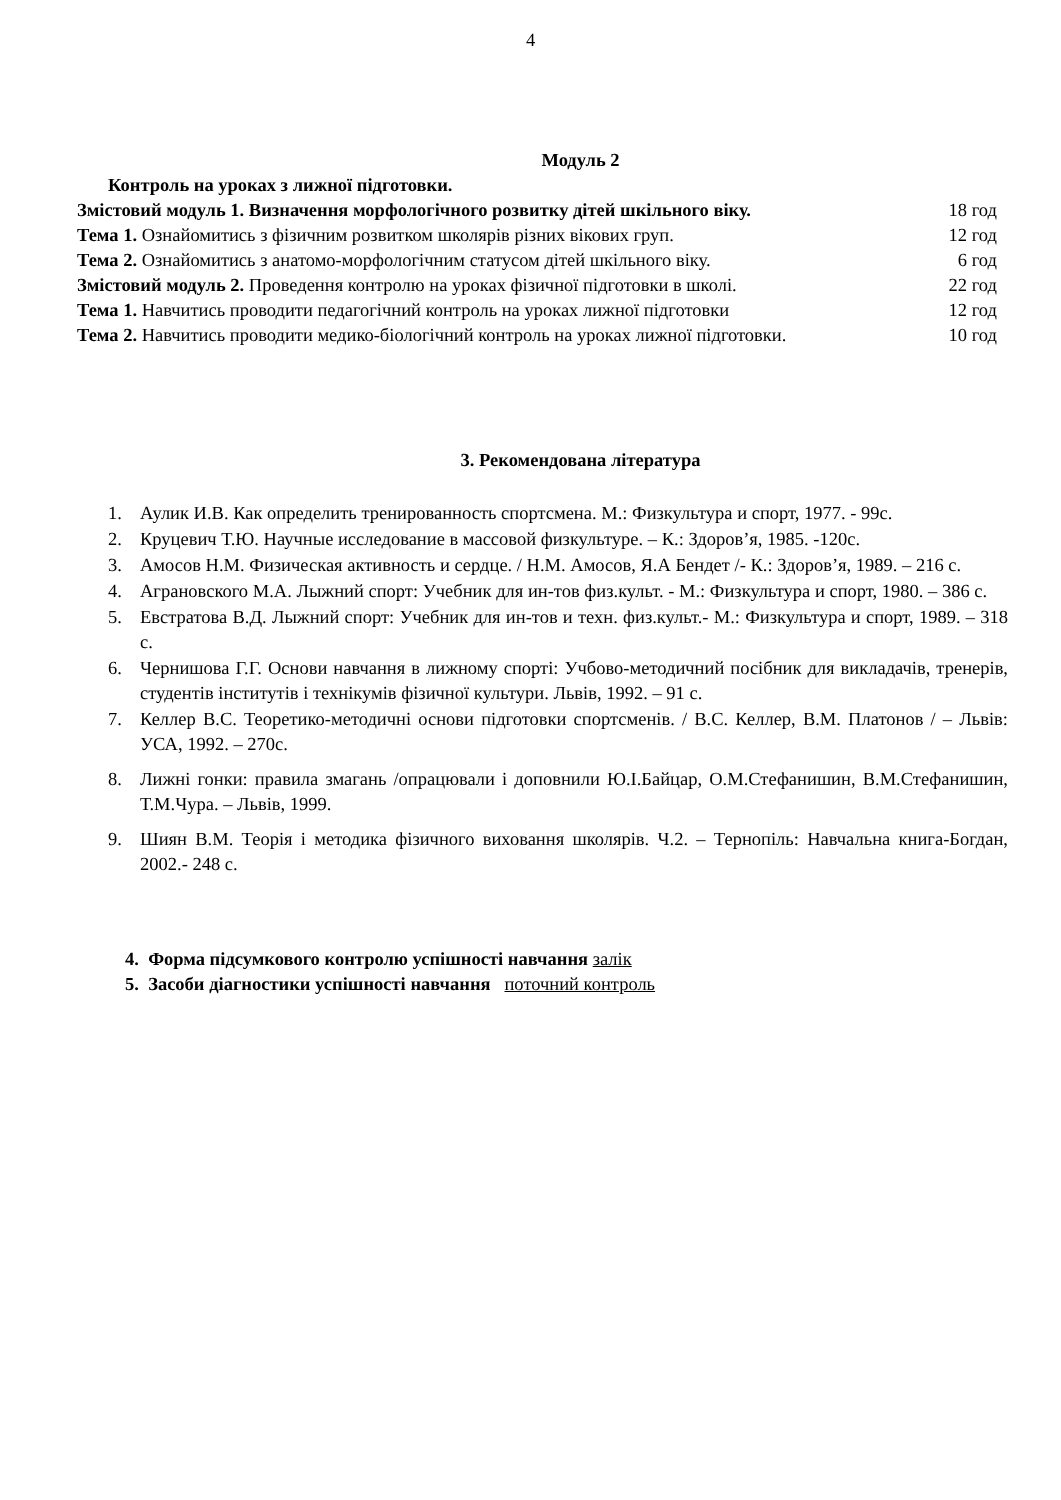4
Модуль 2
Контроль на уроках з лижної підготовки.
Змістовий модуль 1. Визначення морфологічного розвитку дітей шкільного віку.
18 год
Тема 1. Ознайомитись з фізичним розвитком школярів різних вікових груп.
12 год
Тема 2. Ознайомитись з анатомо-морфологічним статусом дітей шкільного віку.
6 год
Змістовий модуль 2. Проведення контролю на уроках фізичної підготовки в школі.
22 год
Тема 1. Навчитись проводити педагогічний контроль на уроках лижної підготовки
12 год
Тема 2. Навчитись проводити медико-біологічний контроль на уроках лижної підготовки.
10 год
3. Рекомендована література
1. Аулик И.В. Как определить тренированность спортсмена. М.: Физкультура и спорт, 1977. - 99с.
2. Круцевич Т.Ю. Научные исследование в массовой физкультуре. – К.: Здоров’я, 1985. -120с.
3. Амосов Н.М. Физическая активность и сердце. / Н.М. Амосов, Я.А Бендет /- К.: Здоров’я, 1989. – 216 с.
4. Аграновского М.А. Лыжний спорт: Учебник для ин-тов физ.культ. - М.: Физкультура и спорт, 1980. – 386 с.
5. Евстратова В.Д. Лыжний спорт: Учебник для ин-тов и техн. физ.культ.- М.: Физкультура и спорт, 1989. – 318 с.
6. Чернишова Г.Г. Основи навчання в лижному спорті: Учбово-методичний посібник для викладачів, тренерів, студентів інститутів і технікумів фізичної культури. Львів, 1992. – 91 с.
7. Келлер В.С. Теоретико-методичні основи підготовки спортсменів. / В.С. Келлер, В.М. Платонов / – Львів: УСА, 1992. – 270с.
8. Лижні гонки: правила змагань /опрацювали і доповнили Ю.І.Байцар, О.М.Стефанишин, В.М.Стефанишин, Т.М.Чура. – Львів, 1999.
9. Шиян В.М. Теорія і методика фізичного виховання школярів. Ч.2. – Тернопіль: Навчальна книга-Богдан, 2002.- 248 с.
4. Форма підсумкового контролю успішності навчання залік
5. Засоби діагностики успішності навчання поточний контроль